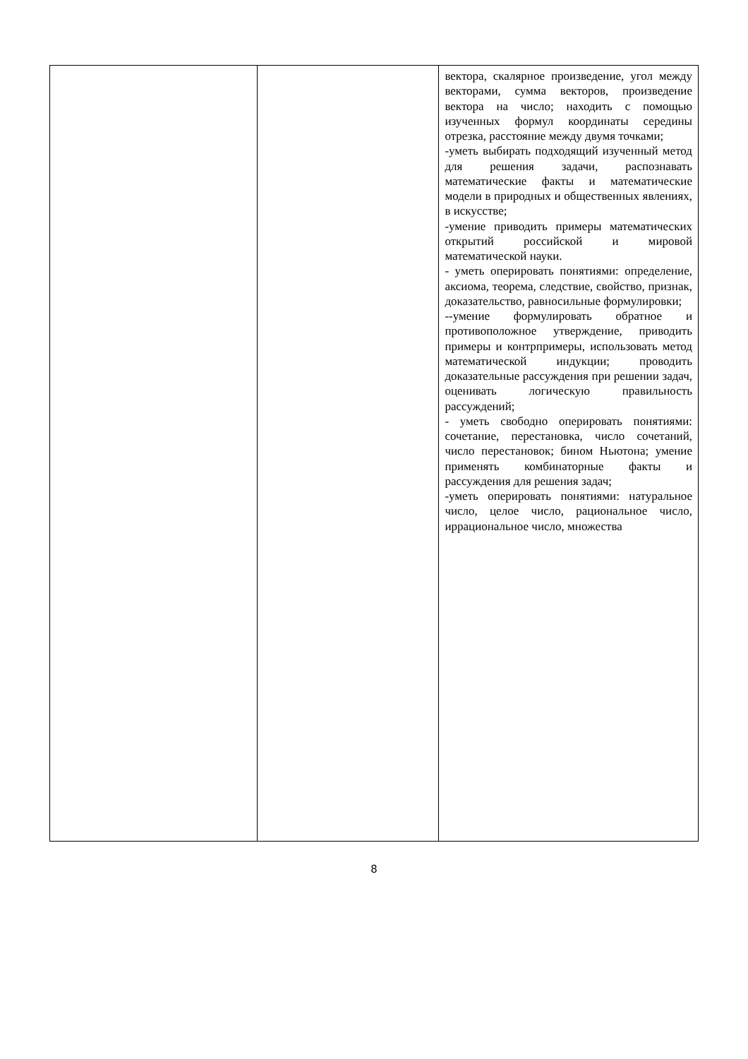| | | вектора, скалярное произведение, угол между векторами, сумма векторов, произведение вектора на число; находить с помощью изученных формул координаты середины отрезка, расстояние между двумя точками; -уметь выбирать подходящий изученный метод для решения задачи, распознавать математические факты и математические модели в природных и общественных явлениях, в искусстве; -умение приводить примеры математических открытий российской и мировой математической науки. - уметь оперировать понятиями: определение, аксиома, теорема, следствие, свойство, признак, доказательство, равносильные формулировки; --умение формулировать обратное и противоположное утверждение, приводить примеры и контрпримеры, использовать метод математической индукции; проводить доказательные рассуждения при решении задач, оценивать логическую правильность рассуждений; - уметь свободно оперировать понятиями: сочетание, перестановка, число сочетаний, число перестановок; бином Ньютона; умение применять комбинаторные факты и рассуждения для решения задач; -уметь оперировать понятиями: натуральное число, целое число, рациональное число, иррациональное число, множества |
8